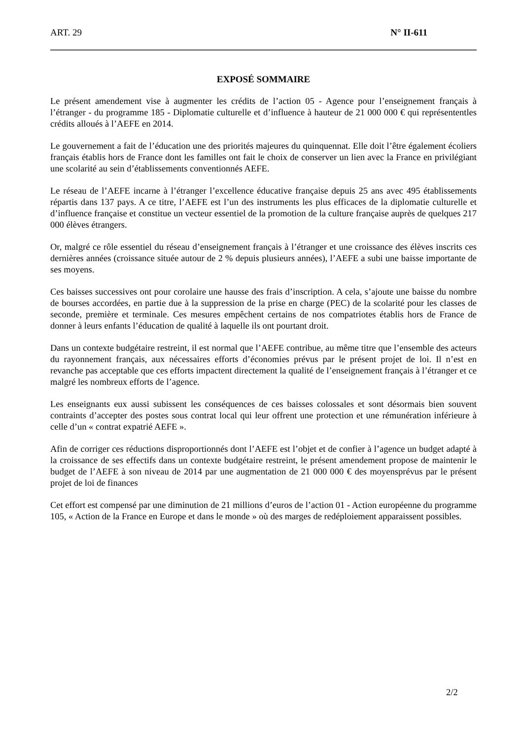ART. 29 N° II-611
EXPOSÉ SOMMAIRE
Le présent amendement vise à augmenter les crédits de l’action 05 - Agence pour l’enseignement français à l’étranger - du programme 185 - Diplomatie culturelle et d’influence à hauteur de 21 000 000 € qui représententles crédits alloués à l’AEFE en 2014.
Le gouvernement a fait de l’éducation une des priorités majeures du quinquennat. Elle doit l’être également écoliers français établis hors de France dont les familles ont fait le choix de conserver un lien avec la France en privilégiant une scolarité au sein d’établissements conventionnés AEFE.
Le réseau de l’AEFE incarne à l’étranger l’excellence éducative française depuis 25 ans avec 495 établissements répartis dans 137 pays. A ce titre, l’AEFE est l’un des instruments les plus efficaces de la diplomatie culturelle et d’influence française et constitue un vecteur essentiel de la promotion de la culture française auprès de quelques 217 000 élèves étrangers.
Or, malgré ce rôle essentiel du réseau d’enseignement français à l’étranger et une croissance des élèves inscrits ces dernières années (croissance située autour de 2 % depuis plusieurs années), l’AEFE a subi une baisse importante de ses moyens.
Ces baisses successives ont pour corolaire une hausse des frais d’inscription. A cela, s’ajoute une baisse du nombre de bourses accordées, en partie due à la suppression de la prise en charge (PEC) de la scolarité pour les classes de seconde, première et terminale. Ces mesures empêchent certains de nos compatriotes établis hors de France de donner à leurs enfants l’éducation de qualité à laquelle ils ont pourtant droit.
Dans un contexte budgétaire restreint, il est normal que l’AEFE contribue, au même titre que l’ensemble des acteurs du rayonnement français, aux nécessaires efforts d’économies prévus par le présent projet de loi. Il n’est en revanche pas acceptable que ces efforts impactent directement la qualité de l’enseignement français à l’étranger et ce malgré les nombreux efforts de l’agence.
Les enseignants eux aussi subissent les conséquences de ces baisses colossales et sont désormais bien souvent contraints d’accepter des postes sous contrat local qui leur offrent une protection et une rémunération inférieure à celle d’un « contrat expatrié AEFE ».
Afin de corriger ces réductions disproportionnés dont l’AEFE est l’objet et de confier à l’agence un budget adapté à la croissance de ses effectifs dans un contexte budgétaire restreint, le présent amendement propose de maintenir le budget de l’AEFE à son niveau de 2014 par une augmentation de 21 000 000 € des moyensprévus par le présent projet de loi de finances
Cet effort est compensé par une diminution de 21 millions d’euros de l’action 01 - Action européenne du programme 105, « Action de la France en Europe et dans le monde » où des marges de redéploiement apparaissent possibles.
2/2